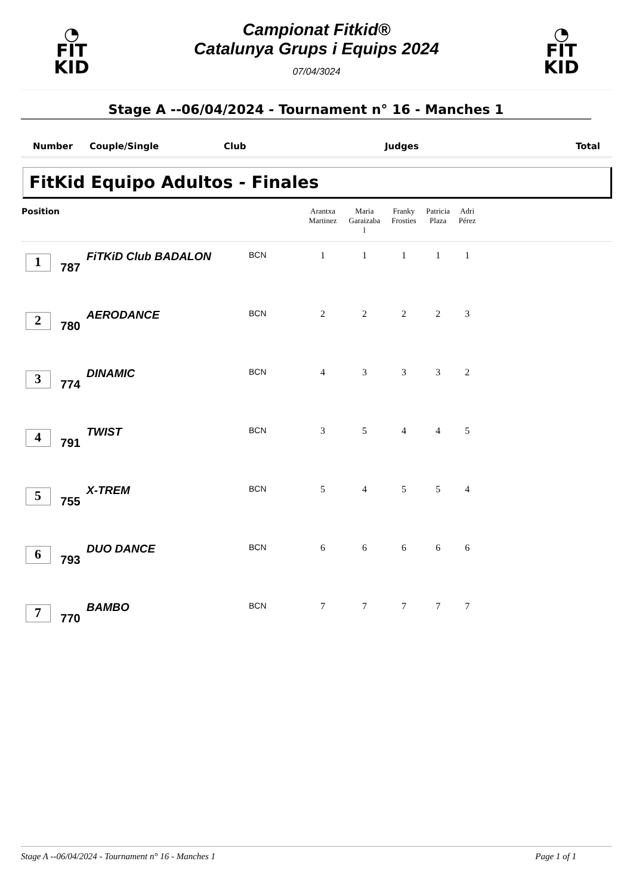◔
FIT
KID
Campionat Fitkid®
Catalunya Grups i Equips 2024
07/04/3024
◔
FIT
KID
Stage A --06/04/2024 - Tournament n° 16 - Manches 1
Number Couple/Single Club Judges Total
FitKid Equipo Adultos - Finales
| Position | | | | Arantxa Martinez | Maria Garaizaba l | Franky Frosties | Patricia Plaza | Adri Pérez | |
| --- | --- | --- | --- | --- | --- | --- | --- | --- | --- |
| 1 | 787 | FiTKiD Club BADALON | BCN | 1 | 1 | 1 | 1 | 1 | |
| 2 | 780 | AERODANCE | BCN | 2 | 2 | 2 | 2 | 3 | |
| 3 | 774 | DINAMIC | BCN | 4 | 3 | 3 | 3 | 2 | |
| 4 | 791 | TWIST | BCN | 3 | 5 | 4 | 4 | 5 | |
| 5 | 755 | X-TREM | BCN | 5 | 4 | 5 | 5 | 4 | |
| 6 | 793 | DUO DANCE | BCN | 6 | 6 | 6 | 6 | 6 | |
| 7 | 770 | BAMBO | BCN | 7 | 7 | 7 | 7 | 7 | |
Stage A --06/04/2024 - Tournament n° 16 - Manches 1 Page 1 of 1